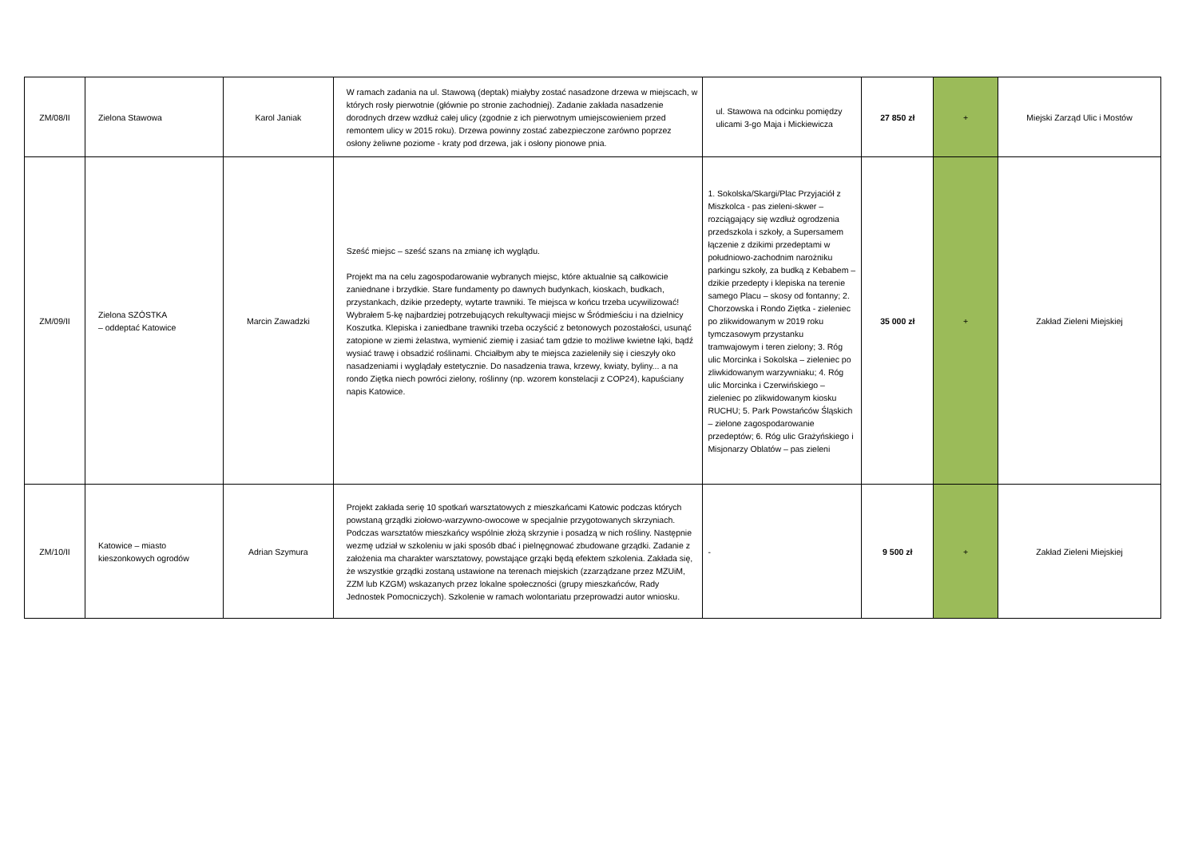| ZM/08/II | Zielona Stawowa | Karol Janiak | W ramach zadania na ul. Stawową (deptak) miałyby zostać nasadzone drzewa w miejscach, w których rosły pierwotnie (głównie po stronie zachodniej). Zadanie zakłada nasadzenie dorodnych drzew wzdłuż całej ulicy (zgodnie z ich pierwotnym umiejscowieniem przed remontem ulicy w 2015 roku). Drzewa powinny zostać zabezpieczone zarówno poprzez osłony żeliwne poziome - kraty pod drzewa, jak i osłony pionowe pnia. | ul. Stawowa na odcinku pomiędzy ulicami 3-go Maja i Mickiewicza | 27 850 zł | + | Miejski Zarząd Ulic i Mostów |
| ZM/09/II | Zielona SZÓSTKA – oddeptać Katowice | Marcin Zawadzki | Sześć miejsc – sześć szans na zmianę ich wyglądu. Projekt ma na celu zagospodarowanie wybranych miejsc, które aktualnie są całkowicie zaniednane i brzydkie. Stare fundamenty po dawnych budynkach, kioskach, budkach, przystankach, dzikie przedepty, wytarte trawniki. Te miejsca w końcu trzeba ucywilizować! Wybrałem 5-kę najbardziej potrzebujących rekultywacji miejsc w Śródmieściu i na dzielnicy Koszutka. Klepiska i zaniedbane trawniki trzeba oczyścić z betonowych pozostałości, usunąć zatopione w ziemi żelastwa, wymienić ziemię i zasiać tam gdzie to możliwe kwietne łąki, bądź wysiać trawę i obsadzić roślinami. Chciałbym aby te miejsca zazieleniły się i cieszyły oko nasadzeniami i wyglądały estetycznie. Do nasadzenia trawa, krzewy, kwiaty, byliny... a na rondo Ziętka niech powróci zielony, roślinny (np. wzorem konstelacji z COP24), kapuściany napis Katowice. | 1. Sokolska/Skargi/Plac Przyjaciół z Miszkolca - pas zieleni-skwer – rozciągający się wzdłuż ogrodzenia przedszkola i szkoły, a Supersamem łączenie z dzikimi przedeptami w południowo-zachodnim narożniku parkingu szkoły, za budką z Kebabem – dzikie przedepty i klepiska na terenie samego Placu – skosy od fontanny; 2. Chorzowska i Rondo Ziętka - zieleniec po zlikwidowanym w 2019 roku tymczasowym przystanku tramwajowym i teren zielony; 3. Róg ulic Morcinka i Sokolska – zieleniec po zliwkidowanym warzywniaku; 4. Róg ulic Morcinka i Czerwińskiego – zieleniec po zlikwidowanym kiosku RUCHU; 5. Park Powstańców Śląskich – zielone zagospodarowanie przedeptów; 6. Róg ulic Grażyńskiego i Misjonarzy Oblatów – pas zieleni | 35 000 zł | + | Zakład Zieleni Miejskiej |
| ZM/10/II | Katowice – miasto kieszonkowych ogrodów | Adrian Szymura | Projekt zakłada serię 10 spotkań warsztatowych z mieszkańcami Katowic podczas których powstaną grządki ziołowo-warzywno-owocowe w specjalnie przygotowanych skrzyniach. Podczas warsztatów mieszkańcy wspólnie złożą skrzynie i posadzą w nich rośliny. Następnie wezmę udział w szkoleniu w jaki sposób dbać i pielnęgnować zbudowane grządki. Zadanie z założenia ma charakter warsztatowy, powstające grząki będą efektem szkolenia. Zakłada się, że wszystkie grządki zostaną ustawione na terenach miejskich (zzarządzane przez MZUiM, ZZM lub KZGM) wskazanych przez lokalne społeczności (grupy mieszkańców, Rady Jednostek Pomocniczych). Szkolenie w ramach wolontariatu przeprowadzi autor wniosku. | - | 9 500 zł | + | Zakład Zieleni Miejskiej |